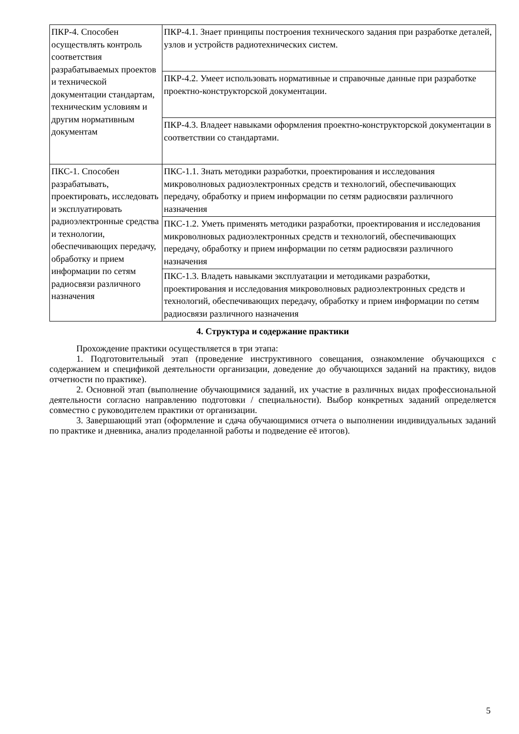| ПКР-4. Способен осуществлять контроль соответствия разрабатываемых проектов и технической документации стандартам, техническим условиям и другим нормативным документам | ПКР-4.1. Знает принципы построения технического задания при разработке деталей, узлов и устройств радиотехнических систем. |
| | ПКР-4.2. Умеет использовать нормативные и справочные данные при разработке проектно-конструкторской документации. |
| | ПКР-4.3. Владеет навыками оформления проектно-конструкторской документации в соответствии со стандартами. |
| ПКС-1. Способен разрабатывать, проектировать, исследовать и эксплуатировать радиоэлектронные средства и технологии, обеспечивающих передачу, обработку и прием информации по сетям радиосвязи различного назначения | ПКС-1.1. Знать методики разработки, проектирования и исследования микроволновых радиоэлектронных средств и технологий, обеспечивающих передачу, обработку и прием информации по сетям радиосвязи различного назначения |
| | ПКС-1.2. Уметь применять методики разработки, проектирования и исследования микроволновых радиоэлектронных средств и технологий, обеспечивающих передачу, обработку и прием информации по сетям радиосвязи различного назначения |
| | ПКС-1.3. Владеть навыками эксплуатации и методиками разработки, проектирования и исследования микроволновых радиоэлектронных средств и технологий, обеспечивающих передачу, обработку и прием информации по сетям радиосвязи различного назначения |
4. Структура и содержание практики
Прохождение практики осуществляется в три этапа:
1. Подготовительный этап (проведение инструктивного совещания, ознакомление обучающихся с содержанием и спецификой деятельности организации, доведение до обучающихся заданий на практику, видов отчетности по практике).
2. Основной этап (выполнение обучающимися заданий, их участие в различных видах профессиональной деятельности согласно направлению подготовки / специальности). Выбор конкретных заданий определяется совместно с руководителем практики от организации.
3. Завершающий этап (оформление и сдача обучающимися отчета о выполнении индивидуальных заданий по практике и дневника, анализ проделанной работы и подведение её итогов).
5